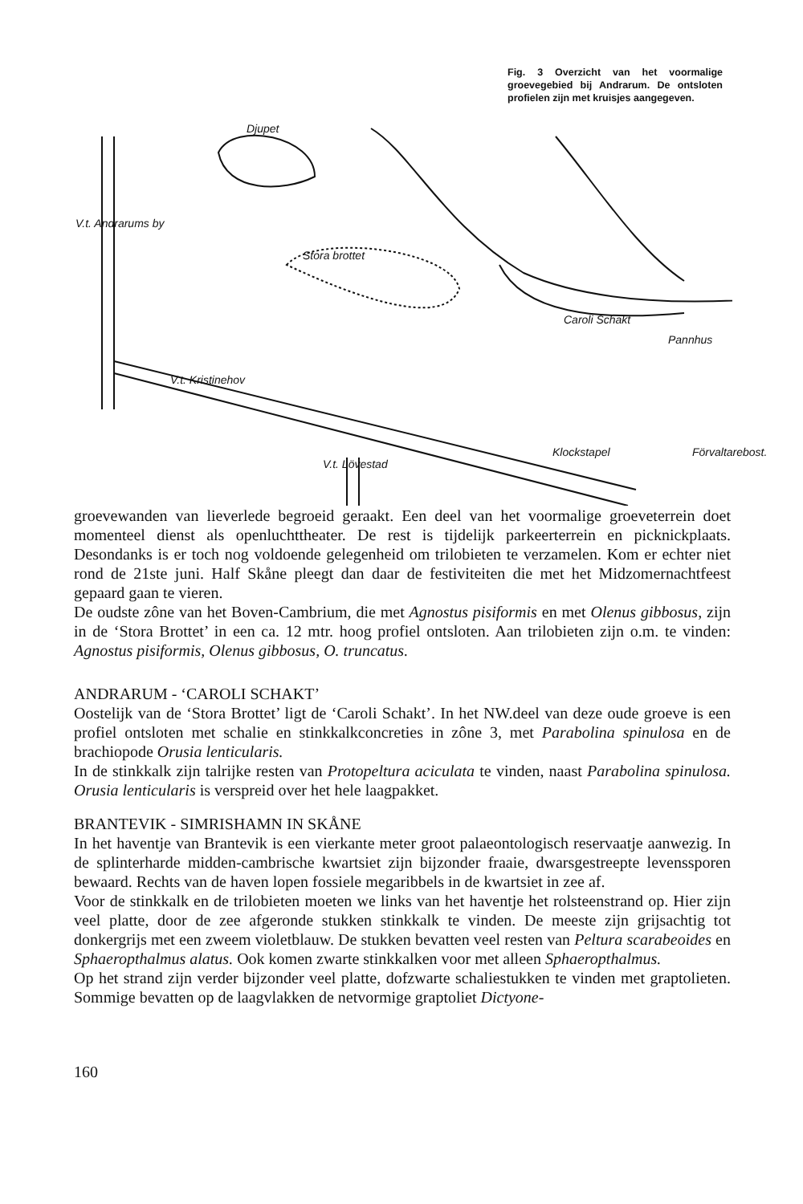Fig. 3 Overzicht van het voormalige groevegebied bij Andrarum. De ontsloten profielen zijn met kruisjes aangegeven.
Djupet
Stora brottet
Pannhus
Caroli Schakt
V.t. Kristinehov
Klockstapel Förvaltarebost.
V.t. Andrarums by
V.t. Lövestad
groevewanden van lieverlede begroeid geraakt. Een deel van het voormalige groeveterrein doet momenteel dienst als openluchttheater. De rest is tijdelijk parkeerterrein en picknickplaats. Desondanks is er toch nog voldoende gelegenheid om trilobieten te verzamelen. Kom er echter niet rond de 21ste juni. Half Skåne pleegt dan daar de festiviteiten die met het Midzomernachtfeest gepaard gaan te vieren.
De oudste zône van het Boven-Cambrium, die met Agnostus pisiformis en met Olenus gibbosus, zijn in de ‘Stora Brottet’ in een ca. 12 mtr. hoog profiel ontsloten. Aan trilobieten zijn o.m. te vinden: Agnostus pisiformis, Olenus gibbosus, O. truncatus.
ANDRARUM - ‘CAROLI SCHAKT’
Oostelijk van de ‘Stora Brottet’ ligt de ‘Caroli Schakt’. In het NW.deel van deze oude groeve is een profiel ontsloten met schalie en stinkkalkconcreties in zône 3, met Parabolina spinulosa en de brachiopode Orusia lenticularis.
In de stinkkalk zijn talrijke resten van Protopeltura aciculata te vinden, naast Parabolina spinulosa. Orusia lenticularis is verspreid over het hele laagpakket.
BRANTEVIK - SIMRISHAMN IN SKÅNE
In het haventje van Brantevik is een vierkante meter groot palaeontologisch reservaatje aanwezig. In de splinterharde midden-cambrische kwartsiet zijn bijzonder fraaie, dwarsgestreepte levenssporen bewaard. Rechts van de haven lopen fossiele megaribbels in de kwartsiet in zee af.
Voor de stinkkalk en de trilobieten moeten we links van het haventje het rolsteenstrand op. Hier zijn veel platte, door de zee afgeronde stukken stinkkalk te vinden. De meeste zijn grijsachtig tot donkergrijs met een zweem violetblauw. De stukken bevatten veel resten van Peltura scarabeoides en Sphaeropthalmus alatus. Ook komen zwarte stinkkalken voor met alleen Sphaeropthalmus.
Op het strand zijn verder bijzonder veel platte, dofzwarte schaliestukken te vinden met graptolieten. Sommige bevatten op de laagvlakken de netvormige graptoliet Dictyone-
160